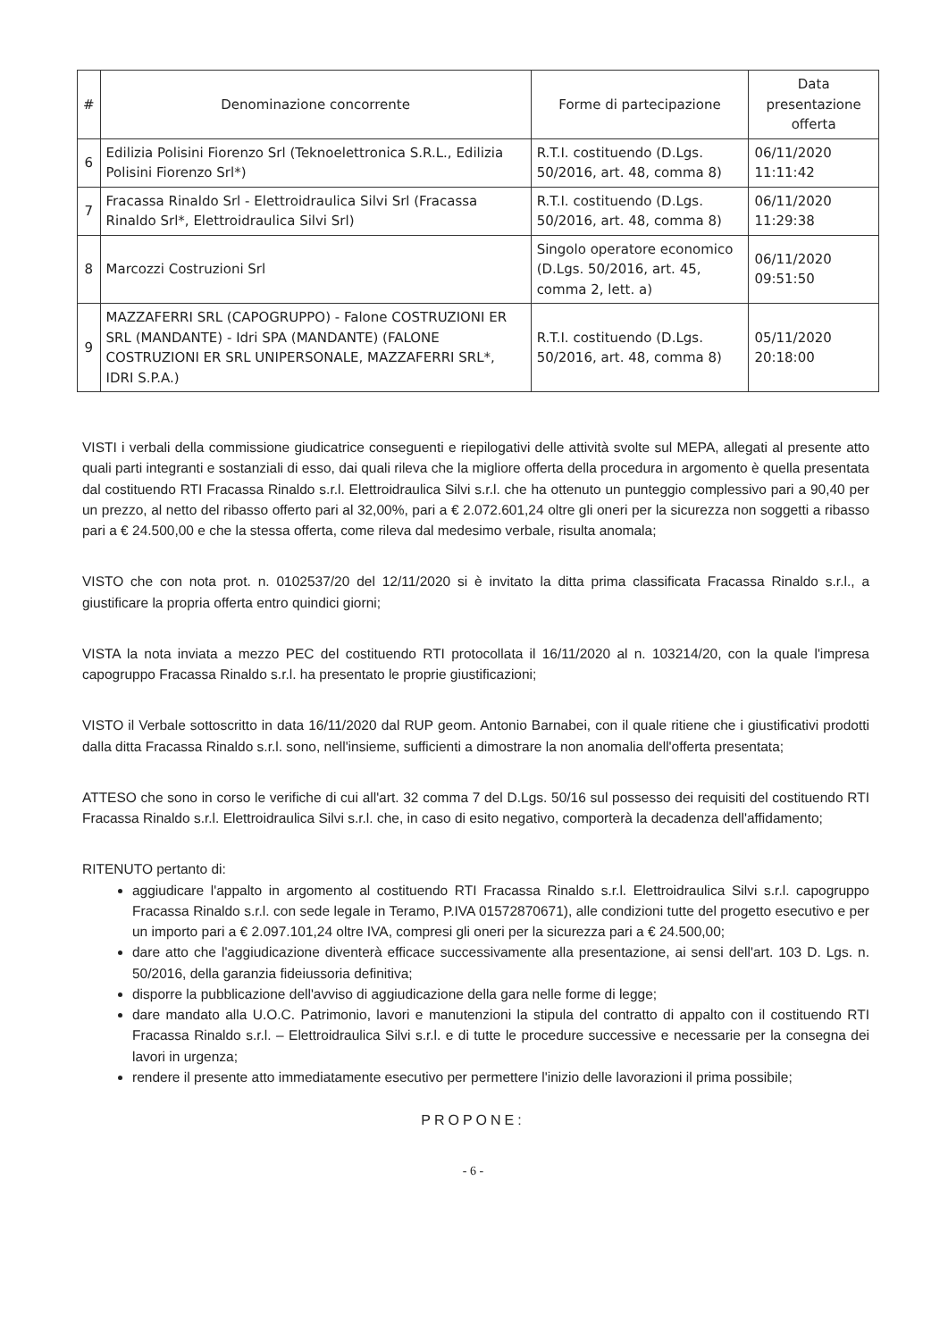| # | Denominazione concorrente | Forme di partecipazione | Data presentazione offerta |
| --- | --- | --- | --- |
| 6 | Edilizia Polisini Fiorenzo Srl (Teknoelettronica S.R.L., Edilizia Polisini Fiorenzo Srl*) | R.T.I. costituendo (D.Lgs. 50/2016, art. 48, comma 8) | 06/11/2020 11:11:42 |
| 7 | Fracassa Rinaldo Srl - Elettroidraulica Silvi Srl (Fracassa Rinaldo Srl*, Elettroidraulica Silvi Srl) | R.T.I. costituendo (D.Lgs. 50/2016, art. 48, comma 8) | 06/11/2020 11:29:38 |
| 8 | Marcozzi Costruzioni Srl | Singolo operatore economico (D.Lgs. 50/2016, art. 45, comma 2, lett. a) | 06/11/2020 09:51:50 |
| 9 | MAZZAFERRI SRL (CAPOGRUPPO) - Falone COSTRUZIONI ER SRL (MANDANTE) - Idri SPA (MANDANTE) (FALONE COSTRUZIONI ER SRL UNIPERSONALE, MAZZAFERRI SRL*, IDRI S.P.A.) | R.T.I. costituendo (D.Lgs. 50/2016, art. 48, comma 8) | 05/11/2020 20:18:00 |
VISTI i verbali della commissione giudicatrice conseguenti e riepilogativi delle attività svolte sul MEPA, allegati al presente atto quali parti integranti e sostanziali di esso, dai quali rileva che la migliore offerta della procedura in argomento è quella presentata dal costituendo RTI Fracassa Rinaldo s.r.l. Elettroidraulica Silvi s.r.l. che ha ottenuto un punteggio complessivo pari a 90,40 per un prezzo, al netto del ribasso offerto pari al 32,00%, pari a € 2.072.601,24 oltre gli oneri per la sicurezza non soggetti a ribasso pari a € 24.500,00 e che la stessa offerta, come rileva dal medesimo verbale, risulta anomala;
VISTO che con nota prot. n. 0102537/20 del 12/11/2020 si è invitato la ditta prima classificata Fracassa Rinaldo s.r.l., a giustificare la propria offerta entro quindici giorni;
VISTA la nota inviata a mezzo PEC del costituendo RTI protocollata il 16/11/2020 al n. 103214/20, con la quale l'impresa capogruppo Fracassa Rinaldo s.r.l. ha presentato le proprie giustificazioni;
VISTO il Verbale sottoscritto in data 16/11/2020 dal RUP geom. Antonio Barnabei, con il quale ritiene che i giustificativi prodotti dalla ditta Fracassa Rinaldo s.r.l. sono, nell'insieme, sufficienti a dimostrare la non anomalia dell'offerta presentata;
ATTESO che sono in corso le verifiche di cui all'art. 32 comma 7 del D.Lgs. 50/16 sul possesso dei requisiti del costituendo RTI Fracassa Rinaldo s.r.l. Elettroidraulica Silvi s.r.l. che, in caso di esito negativo, comporterà la decadenza dell'affidamento;
RITENUTO pertanto di:
aggiudicare l'appalto in argomento al costituendo RTI Fracassa Rinaldo s.r.l. Elettroidraulica Silvi s.r.l. capogruppo Fracassa Rinaldo s.r.l. con sede legale in Teramo, P.IVA 01572870671), alle condizioni tutte del progetto esecutivo e per un importo pari a € 2.097.101,24 oltre IVA, compresi gli oneri per la sicurezza pari a € 24.500,00;
dare atto che l'aggiudicazione diventerà efficace successivamente alla presentazione, ai sensi dell'art. 103 D. Lgs. n. 50/2016, della garanzia fideiussoria definitiva;
disporre la pubblicazione dell'avviso di aggiudicazione della gara nelle forme di legge;
dare mandato alla U.O.C. Patrimonio, lavori e manutenzioni la stipula del contratto di appalto con il costituendo RTI Fracassa Rinaldo s.r.l. – Elettroidraulica Silvi s.r.l. e di tutte le procedure successive e necessarie per la consegna dei lavori in urgenza;
rendere il presente atto immediatamente esecutivo per permettere l'inizio delle lavorazioni il prima possibile;
PROPONE:
- 6 -